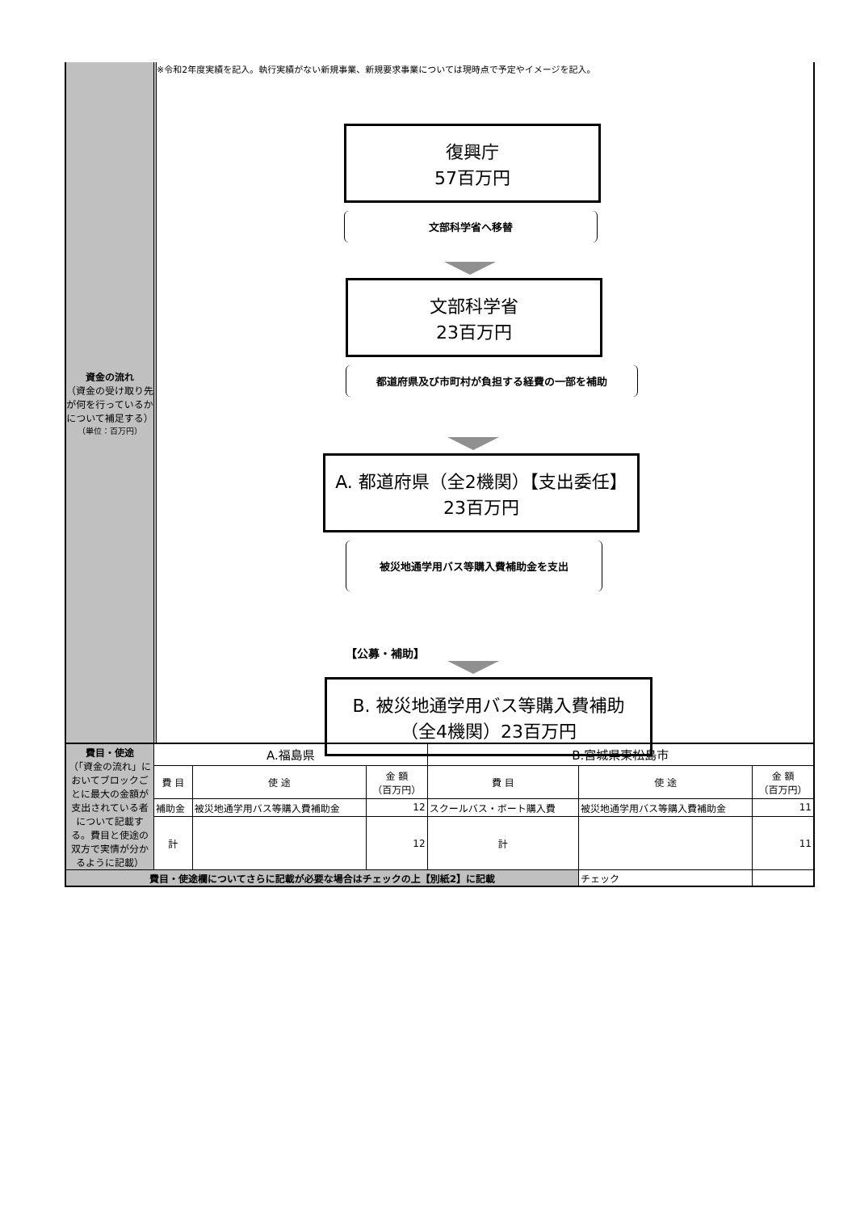資金の流れ
（資金の受け取り先が何を行っているかについて補足する）
（単位：百万円）
※令和2年度実績を記入。執行実績がない新規事業、新規要求事業については現時点で予定やイメージを記入。
復興庁
57百万円
文部科学省へ移替
文部科学省
23百万円
都道府県及び市町村が負担する経費の一部を補助
A. 都道府県（全2機関）【支出委任】
23百万円
被災地通学用バス等購入費補助金を支出
【公募・補助】
B. 被災地通学用バス等購入費補助
（全4機関）23百万円
| 費目・使途 （「資金の流れ」においてブロックごとに最大の金額が支出されている者について記載する。費目と使途の双方で実情が分かるように記載） | A.福島県 | | | B.宮城県東松島市 | | |
| | 費 目 | 使 途 | 金 額 （百万円） | 費 目 | 使 途 | 金 額 （百万円） |
| | 補助金 | 被災地通学用バス等購入費補助金 | 12 | スクールバス・ボート購入費 | 被災地通学用バス等購入費補助金 | 11 |
| | 計 | | 12 | 計 | | 11 |
| 費目・使途欄についてさらに記載が必要な場合はチェックの上【別紙2】に記載 | | | | | チェック | |